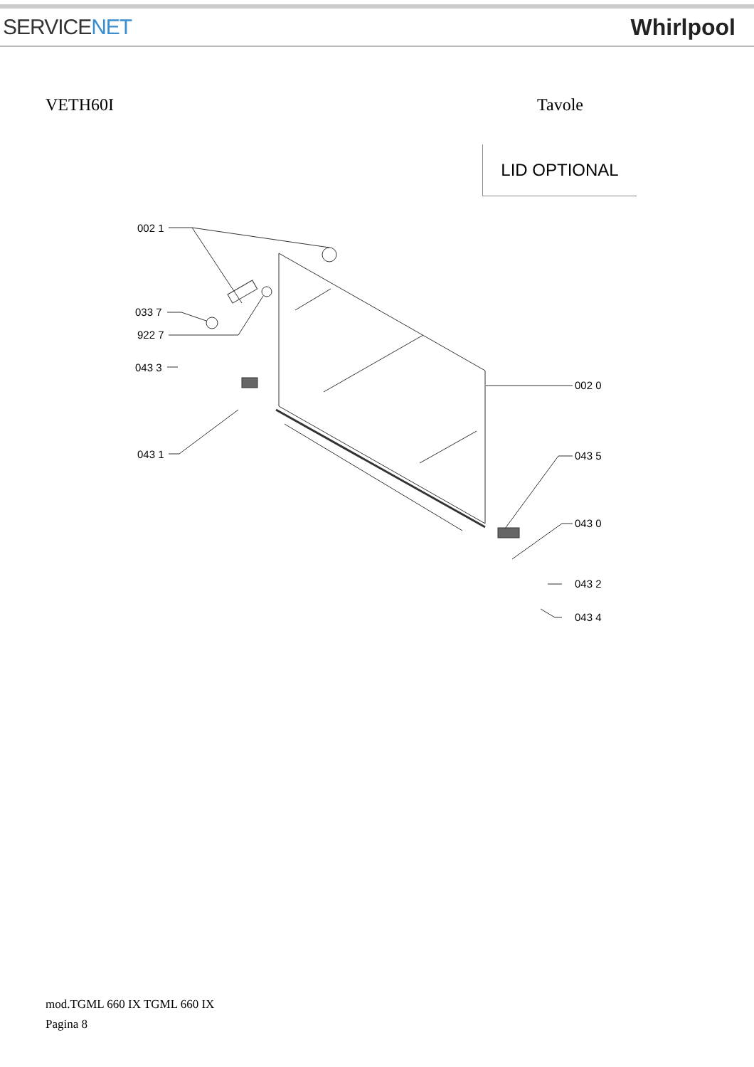SERVICENET Whirlpool
VETH60I Tavole
LID OPTIONAL
002 1
033 7
922 7
043 3
043 1
002 0
043 5
043 0
043 2
043 4
mod.TGML 660 IX TGML 660 IX
Pagina 8